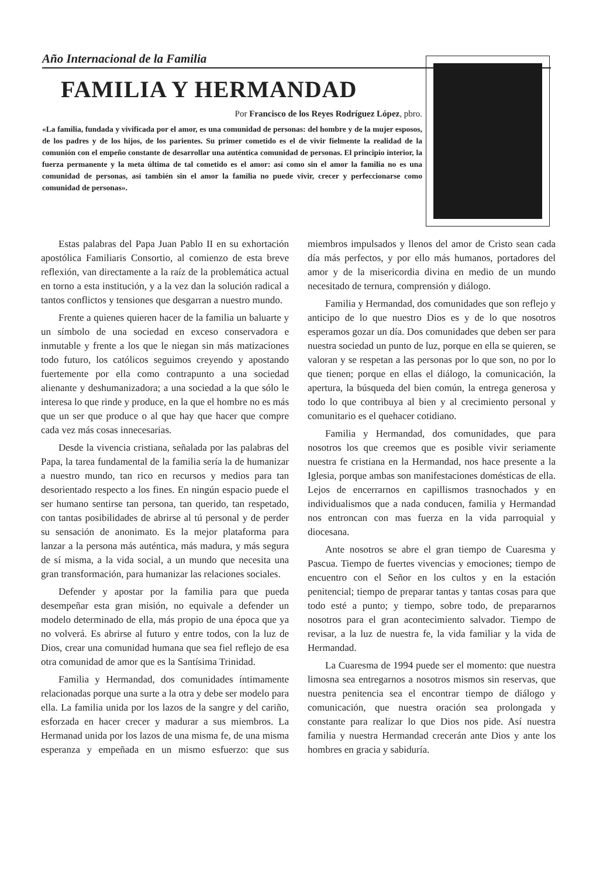Año Internacional de la Familia
FAMILIA Y HERMANDAD
Por Francisco de los Reyes Rodríguez López, pbro.
«La familia, fundada y vivificada por el amor, es una comunidad de personas: del hombre y de la mujer esposos, de los padres y de los hijos, de los parientes. Su primer cometido es el de vivir fielmente la realidad de la comunión con el empeño constante de desarrollar una auténtica comunidad de personas. El principio interior, la fuerza permanente y la meta última de tal cometido es el amor: así como sin el amor la familia no es una comunidad de personas, así también sin el amor la familia no puede vivir, crecer y perfeccionarse como comunidad de personas».
Estas palabras del Papa Juan Pablo II en su exhortación apostólica Familiaris Consortio, al comienzo de esta breve reflexión, van directamente a la raíz de la problemática actual en torno a esta institución, y a la vez dan la solución radical a tantos conflictos y tensiones que desgarran a nuestro mundo.
Frente a quienes quieren hacer de la familia un baluarte y un símbolo de una sociedad en exceso conservadora e inmutable y frente a los que le niegan sin más matizaciones todo futuro, los católicos seguimos creyendo y apostando fuertemente por ella como contrapunto a una sociedad alienante y deshumanizadora; a una sociedad a la que sólo le interesa lo que rinde y produce, en la que el hombre no es más que un ser que produce o al que hay que hacer que compre cada vez más cosas innecesarias.
Desde la vivencia cristiana, señalada por las palabras del Papa, la tarea fundamental de la familia sería la de humanizar a nuestro mundo, tan rico en recursos y medios para tan desorientado respecto a los fines. En ningún espacio puede el ser humano sentirse tan persona, tan querido, tan respetado, con tantas posibilidades de abrirse al tú personal y de perder su sensación de anonimato. Es la mejor plataforma para lanzar a la persona más auténtica, más madura, y más segura de sí misma, a la vida social, a un mundo que necesita una gran transformación, para humanizar las relaciones sociales.
Defender y apostar por la familia para que pueda desempeñar esta gran misión, no equivale a defender un modelo determinado de ella, más propio de una época que ya no volverá. Es abrirse al futuro y entre todos, con la luz de Dios, crear una comunidad humana que sea fiel reflejo de esa otra comunidad de amor que es la Santísima Trinidad.
Familia y Hermandad, dos comunidades íntimamente relacionadas porque una surte a la otra y debe ser modelo para ella. La familia unida por los lazos de la sangre y del cariño, esforzada en hacer crecer y madurar a sus miembros. La Hermanad unida por los lazos de una misma fe, de una misma esperanza y empeñada en un mismo esfuerzo: que sus miembros impulsados y llenos del amor de Cristo sean cada día más perfectos, y por ello más humanos, portadores del amor y de la misericordia divina en medio de un mundo necesitado de ternura, comprensión y diálogo.
Familia y Hermandad, dos comunidades que son reflejo y anticipo de lo que nuestro Dios es y de lo que nosotros esperamos gozar un día. Dos comunidades que deben ser para nuestra sociedad un punto de luz, porque en ella se quieren, se valoran y se respetan a las personas por lo que son, no por lo que tienen; porque en ellas el diálogo, la comunicación, la apertura, la búsqueda del bien común, la entrega generosa y todo lo que contribuya al bien y al crecimiento personal y comunitario es el quehacer cotidiano.
Familia y Hermandad, dos comunidades, que para nosotros los que creemos que es posible vivir seriamente nuestra fe cristiana en la Hermandad, nos hace presente a la Iglesia, porque ambas son manifestaciones domésticas de ella. Lejos de encerrarnos en capillismos trasnochados y en individualismos que a nada conducen, familia y Hermandad nos entroncan con mas fuerza en la vida parroquial y diocesana.
Ante nosotros se abre el gran tiempo de Cuaresma y Pascua. Tiempo de fuertes vivencias y emociones; tiempo de encuentro con el Señor en los cultos y en la estación penitencial; tiempo de preparar tantas y tantas cosas para que todo esté a punto; y tiempo, sobre todo, de prepararnos nosotros para el gran acontecimiento salvador. Tiempo de revisar, a la luz de nuestra fe, la vida familiar y la vida de Hermandad.
La Cuaresma de 1994 puede ser el momento: que nuestra limosna sea entregarnos a nosotros mismos sin reservas, que nuestra penitencia sea el encontrar tiempo de diálogo y comunicación, que nuestra oración sea prolongada y constante para realizar lo que Dios nos pide. Así nuestra familia y nuestra Hermandad crecerán ante Dios y ante los hombres en gracia y sabiduría.